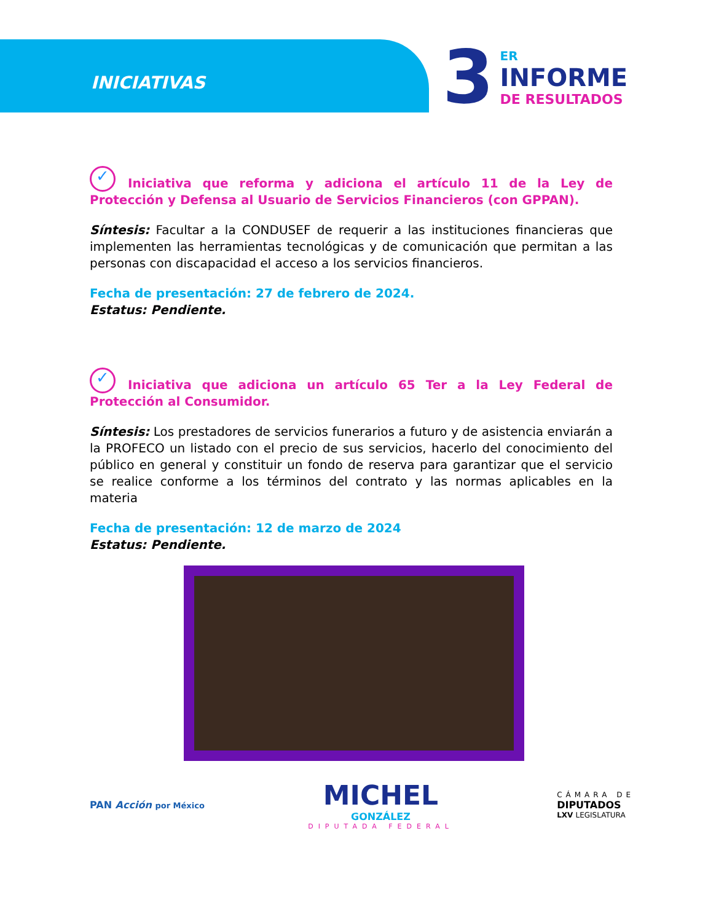INICIATIVAS
3
ER
INFORME
DE RESULTADOS
✓ Iniciativa que reforma y adiciona el artículo 11 de la Ley de Protección y Defensa al Usuario de Servicios Financieros (con GPPAN).
Síntesis: Facultar a la CONDUSEF de requerir a las instituciones financieras que implementen las herramientas tecnológicas y de comunicación que permitan a las personas con discapacidad el acceso a los servicios financieros.
Fecha de presentación: 27 de febrero de 2024.
Estatus: Pendiente.
✓ Iniciativa que adiciona un artículo 65 Ter a la Ley Federal de Protección al Consumidor.
Síntesis: Los prestadores de servicios funerarios a futuro y de asistencia enviarán a la PROFECO un listado con el precio de sus servicios, hacerlo del conocimiento del público en general y constituir un fondo de reserva para garantizar que el servicio se realice conforme a los términos del contrato y las normas aplicables en la materia
Fecha de presentación: 12 de marzo de 2024
Estatus: Pendiente.
PAN Acción por México
MICHEL
GONZÁLEZ
DIPUTADA FEDERAL
CÁMARA DE
DIPUTADOS
LXV LEGISLATURA